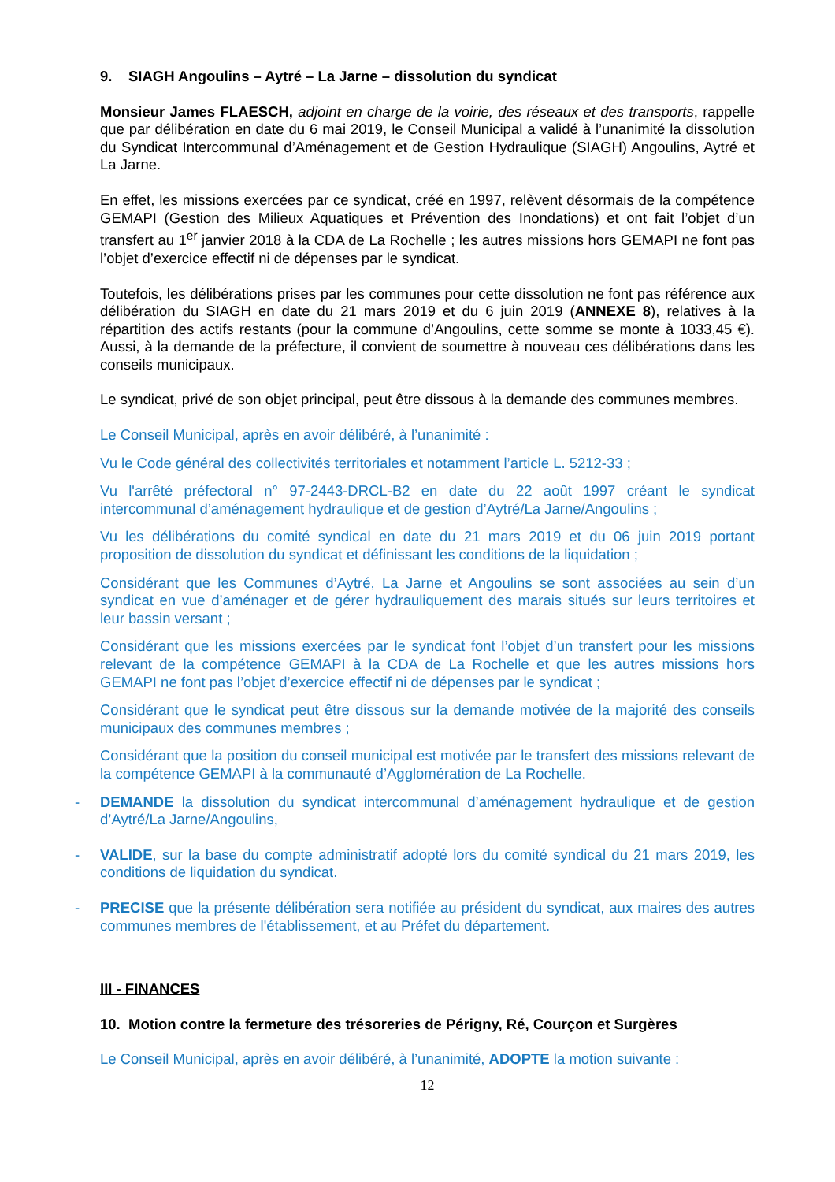9. SIAGH Angoulins – Aytré – La Jarne – dissolution du syndicat
Monsieur James FLAESCH, adjoint en charge de la voirie, des réseaux et des transports, rappelle que par délibération en date du 6 mai 2019, le Conseil Municipal a validé à l’unanimité la dissolution du Syndicat Intercommunal d’Aménagement et de Gestion Hydraulique (SIAGH) Angoulins, Aytré et La Jarne.
En effet, les missions exercées par ce syndicat, créé en 1997, relèvent désormais de la compétence GEMAPI (Gestion des Milieux Aquatiques et Prévention des Inondations) et ont fait l’objet d’un transfert au 1<sup>er</sup> janvier 2018 à la CDA de La Rochelle ; les autres missions hors GEMAPI ne font pas l’objet d’exercice effectif ni de dépenses par le syndicat.
Toutefois, les délibérations prises par les communes pour cette dissolution ne font pas référence aux délibération du SIAGH en date du 21 mars 2019 et du 6 juin 2019 (ANNEXE 8), relatives à la répartition des actifs restants (pour la commune d’Angoulins, cette somme se monte à 1033,45 €). Aussi, à la demande de la préfecture, il convient de soumettre à nouveau ces délibérations dans les conseils municipaux.
Le syndicat, privé de son objet principal, peut être dissous à la demande des communes membres.
Le Conseil Municipal, après en avoir délibéré, à l’unanimité :
Vu le Code général des collectivités territoriales et notamment l’article L. 5212-33 ;
Vu l'arrêté préfectoral n° 97-2443-DRCL-B2 en date du 22 août 1997 créant le syndicat intercommunal d’aménagement hydraulique et de gestion d’Aytré/La Jarne/Angoulins ;
Vu les délibérations du comité syndical en date du 21 mars 2019 et du 06 juin 2019 portant proposition de dissolution du syndicat et définissant les conditions de la liquidation ;
Considérant que les Communes d’Aytré, La Jarne et Angoulins se sont associées au sein d’un syndicat en vue d’aménager et de gérer hydrauliquement des marais situés sur leurs territoires et leur bassin versant ;
Considérant que les missions exercées par le syndicat font l’objet d’un transfert pour les missions relevant de la compétence GEMAPI à la CDA de La Rochelle et que les autres missions hors GEMAPI ne font pas l’objet d’exercice effectif ni de dépenses par le syndicat ;
Considérant que le syndicat peut être dissous sur la demande motivée de la majorité des conseils municipaux des communes membres ;
Considérant que la position du conseil municipal est motivée par le transfert des missions relevant de la compétence GEMAPI à la communauté d’Agglomération de La Rochelle.
- DEMANDE la dissolution du syndicat intercommunal d’aménagement hydraulique et de gestion d’Aytré/La Jarne/Angoulins,
- VALIDE, sur la base du compte administratif adopté lors du comité syndical du 21 mars 2019, les conditions de liquidation du syndicat.
- PRECISE que la présente délibération sera notifiée au président du syndicat, aux maires des autres communes membres de l'établissement, et au Préfet du département.
III - FINANCES
10. Motion contre la fermeture des trésoreries de Périgny, Ré, Courçon et Surgères
Le Conseil Municipal, après en avoir délibéré, à l’unanimité, ADOPTE la motion suivante :
12